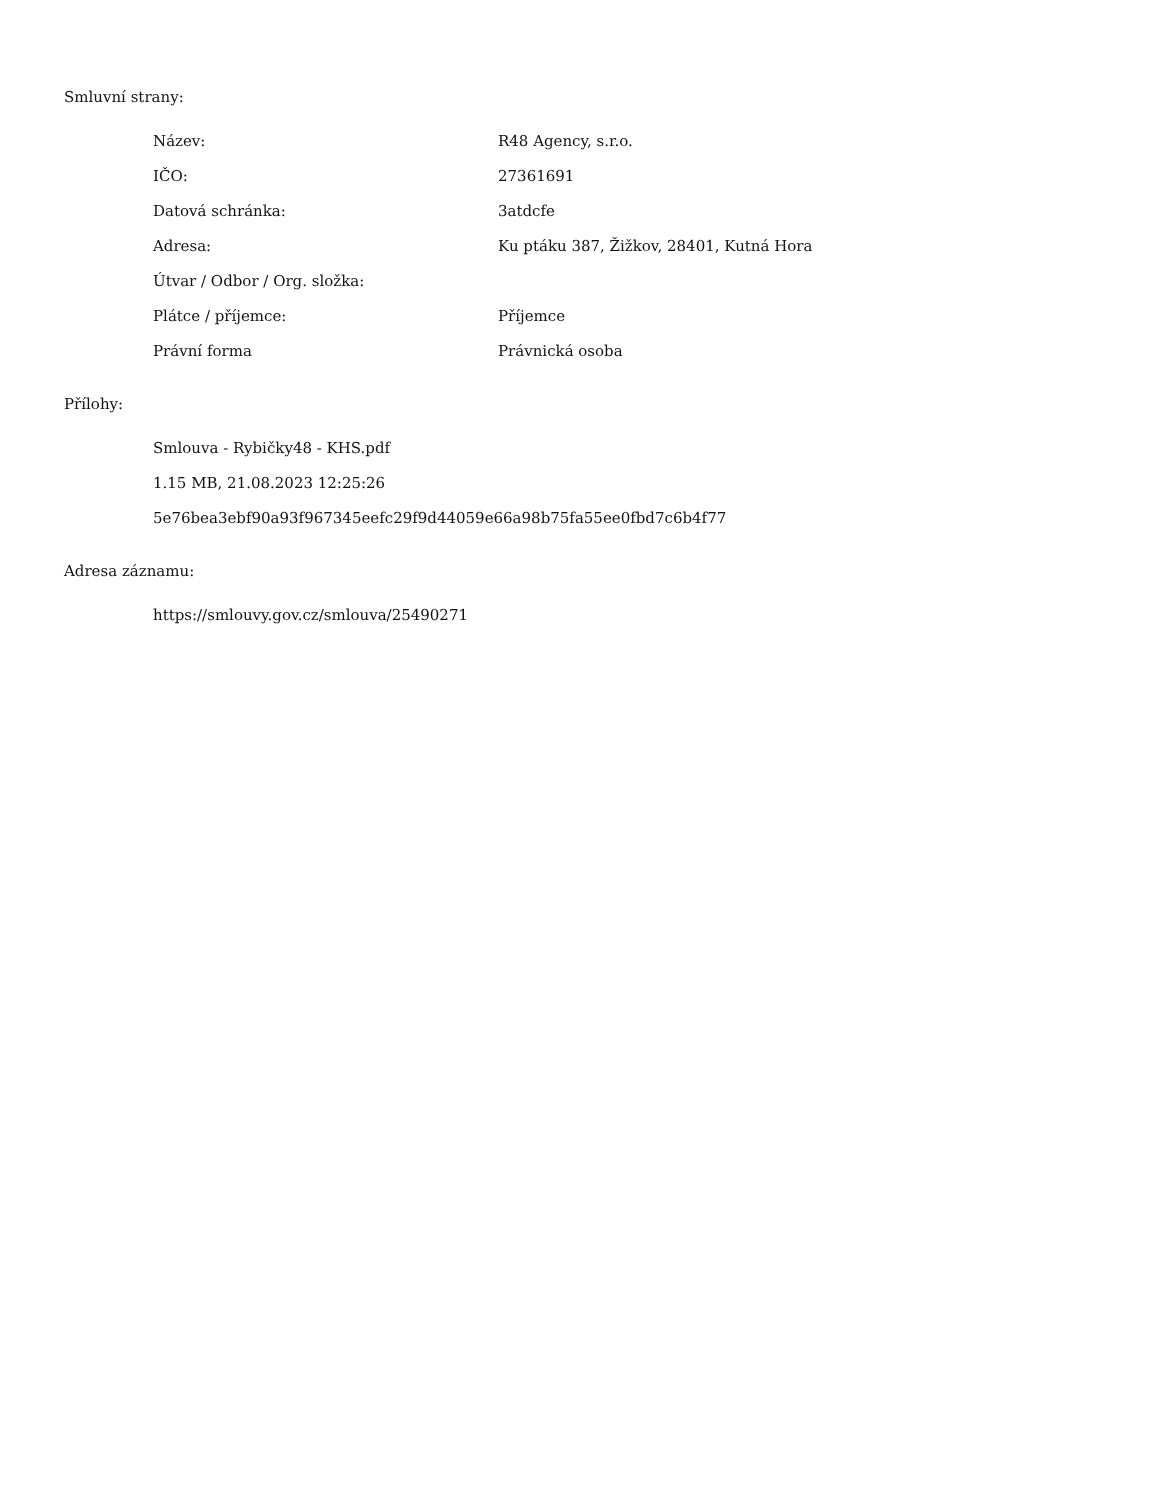Smluvní strany:
| Název: | R48 Agency, s.r.o. |
| IČO: | 27361691 |
| Datová schránka: | 3atdcfe |
| Adresa: | Ku ptáku 387, Žižkov, 28401, Kutná Hora |
| Útvar / Odbor / Org. složka: | |
| Plátce / příjemce: | Příjemce |
| Právní forma | Právnická osoba |
Přílohy:
Smlouva - Rybičky48 - KHS.pdf
1.15 MB, 21.08.2023 12:25:26
5e76bea3ebf90a93f967345eefc29f9d44059e66a98b75fa55ee0fbd7c6b4f77
Adresa záznamu:
https://smlouvy.gov.cz/smlouva/25490271